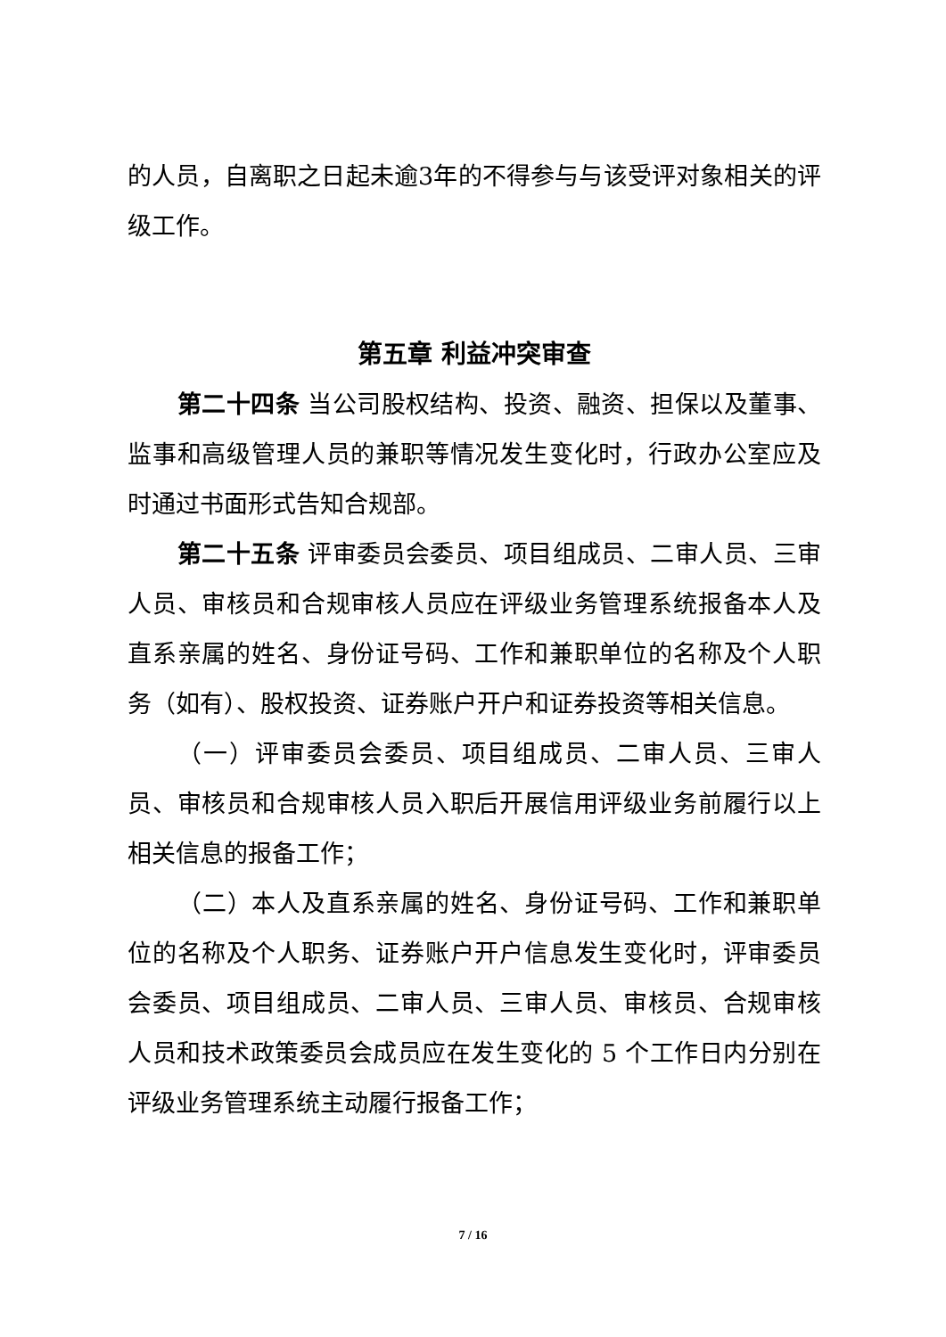的人员，自离职之日起未逾3年的不得参与与该受评对象相关的评级工作。
第五章 利益冲突审查
第二十四条 当公司股权结构、投资、融资、担保以及董事、监事和高级管理人员的兼职等情况发生变化时，行政办公室应及时通过书面形式告知合规部。
第二十五条 评审委员会委员、项目组成员、二审人员、三审人员、审核员和合规审核人员应在评级业务管理系统报备本人及直系亲属的姓名、身份证号码、工作和兼职单位的名称及个人职务（如有）、股权投资、证券账户开户和证券投资等相关信息。
（一）评审委员会委员、项目组成员、二审人员、三审人员、审核员和合规审核人员入职后开展信用评级业务前履行以上相关信息的报备工作；
（二）本人及直系亲属的姓名、身份证号码、工作和兼职单位的名称及个人职务、证券账户开户信息发生变化时，评审委员会委员、项目组成员、二审人员、三审人员、审核员、合规审核人员和技术政策委员会成员应在发生变化的 5 个工作日内分别在评级业务管理系统主动履行报备工作；
7 / 16